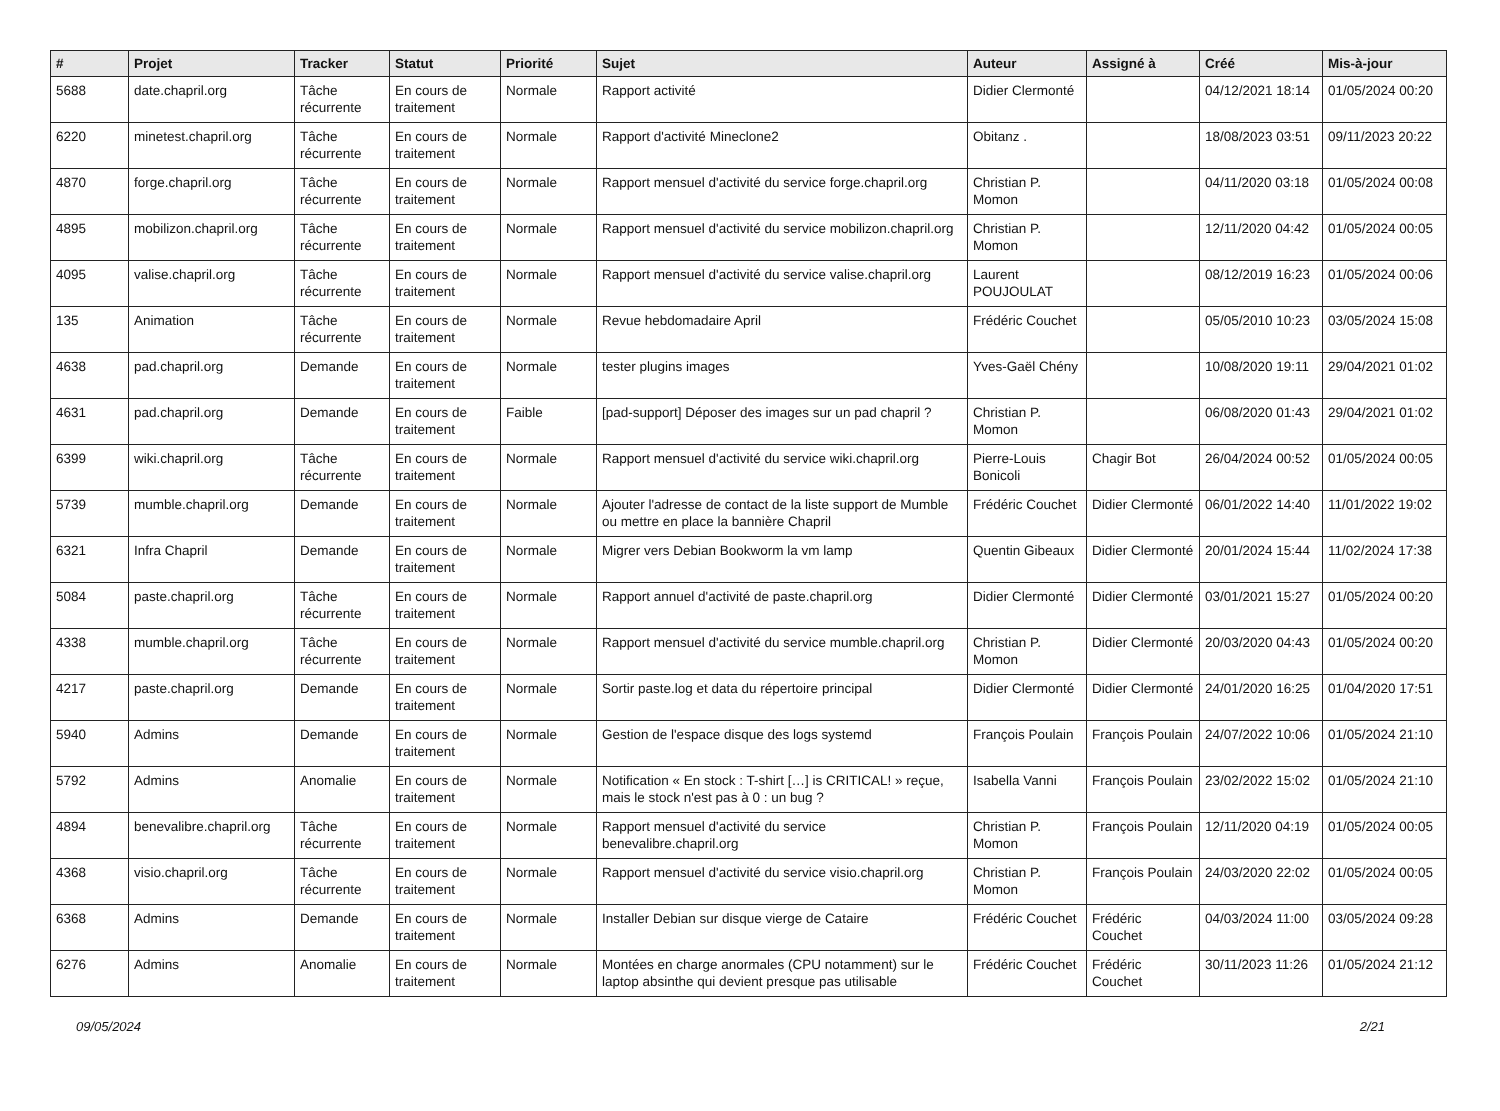| # | Projet | Tracker | Statut | Priorité | Sujet | Auteur | Assigné à | Créé | Mis-à-jour |
| --- | --- | --- | --- | --- | --- | --- | --- | --- | --- |
| 5688 | date.chapril.org | Tâche récurrente | En cours de traitement | Normale | Rapport activité | Didier Clermonté | | 04/12/2021 18:14 | 01/05/2024 00:20 |
| 6220 | minetest.chapril.org | Tâche récurrente | En cours de traitement | Normale | Rapport d'activité Mineclone2 | Obitanz . | | 18/08/2023 03:51 | 09/11/2023 20:22 |
| 4870 | forge.chapril.org | Tâche récurrente | En cours de traitement | Normale | Rapport mensuel d'activité du service forge.chapril.org | Christian P. Momon | | 04/11/2020 03:18 | 01/05/2024 00:08 |
| 4895 | mobilizon.chapril.org | Tâche récurrente | En cours de traitement | Normale | Rapport mensuel d'activité du service mobilizon.chapril.org | Christian P. Momon | | 12/11/2020 04:42 | 01/05/2024 00:05 |
| 4095 | valise.chapril.org | Tâche récurrente | En cours de traitement | Normale | Rapport mensuel d'activité du service valise.chapril.org | Laurent POUJOULAT | | 08/12/2019 16:23 | 01/05/2024 00:06 |
| 135 | Animation | Tâche récurrente | En cours de traitement | Normale | Revue hebdomadaire April | Frédéric Couchet | | 05/05/2010 10:23 | 03/05/2024 15:08 |
| 4638 | pad.chapril.org | Demande | En cours de traitement | Normale | tester plugins images | Yves-Gaël Chény | | 10/08/2020 19:11 | 29/04/2021 01:02 |
| 4631 | pad.chapril.org | Demande | En cours de traitement | Faible | [pad-support] Déposer des images sur un pad chapril ? | Christian P. Momon | | 06/08/2020 01:43 | 29/04/2021 01:02 |
| 6399 | wiki.chapril.org | Tâche récurrente | En cours de traitement | Normale | Rapport mensuel d'activité du service wiki.chapril.org | Pierre-Louis Bonicoli | Chagir Bot | 26/04/2024 00:52 | 01/05/2024 00:05 |
| 5739 | mumble.chapril.org | Demande | En cours de traitement | Normale | Ajouter l'adresse de contact de la liste support de Mumble ou mettre en place la bannière Chapril | Frédéric Couchet | Didier Clermonté | 06/01/2022 14:40 | 11/01/2022 19:02 |
| 6321 | Infra Chapril | Demande | En cours de traitement | Normale | Migrer vers Debian Bookworm la vm lamp | Quentin Gibeaux | Didier Clermonté | 20/01/2024 15:44 | 11/02/2024 17:38 |
| 5084 | paste.chapril.org | Tâche récurrente | En cours de traitement | Normale | Rapport annuel d'activité de paste.chapril.org | Didier Clermonté | Didier Clermonté | 03/01/2021 15:27 | 01/05/2024 00:20 |
| 4338 | mumble.chapril.org | Tâche récurrente | En cours de traitement | Normale | Rapport mensuel d'activité du service mumble.chapril.org | Christian P. Momon | Didier Clermonté | 20/03/2020 04:43 | 01/05/2024 00:20 |
| 4217 | paste.chapril.org | Demande | En cours de traitement | Normale | Sortir paste.log et data du répertoire principal | Didier Clermonté | Didier Clermonté | 24/01/2020 16:25 | 01/04/2020 17:51 |
| 5940 | Admins | Demande | En cours de traitement | Normale | Gestion de l'espace disque des logs systemd | François Poulain | François Poulain | 24/07/2022 10:06 | 01/05/2024 21:10 |
| 5792 | Admins | Anomalie | En cours de traitement | Normale | Notification « En stock : T-shirt […] is CRITICAL! » reçue, mais le stock n'est pas à 0 : un bug ? | Isabella Vanni | François Poulain | 23/02/2022 15:02 | 01/05/2024 21:10 |
| 4894 | benevalibre.chapril.org | Tâche récurrente | En cours de traitement | Normale | Rapport mensuel d'activité du service benevalibre.chapril.org | Christian P. Momon | François Poulain | 12/11/2020 04:19 | 01/05/2024 00:05 |
| 4368 | visio.chapril.org | Tâche récurrente | En cours de traitement | Normale | Rapport mensuel d'activité du service visio.chapril.org | Christian P. Momon | François Poulain | 24/03/2020 22:02 | 01/05/2024 00:05 |
| 6368 | Admins | Demande | En cours de traitement | Normale | Installer Debian sur disque vierge de Cataire | Frédéric Couchet | Frédéric Couchet | 04/03/2024 11:00 | 03/05/2024 09:28 |
| 6276 | Admins | Anomalie | En cours de traitement | Normale | Montées en charge anormales (CPU notamment) sur le laptop absinthe qui devient presque pas utilisable | Frédéric Couchet | Frédéric Couchet | 30/11/2023 11:26 | 01/05/2024 21:12 |
09/05/2024 2/21